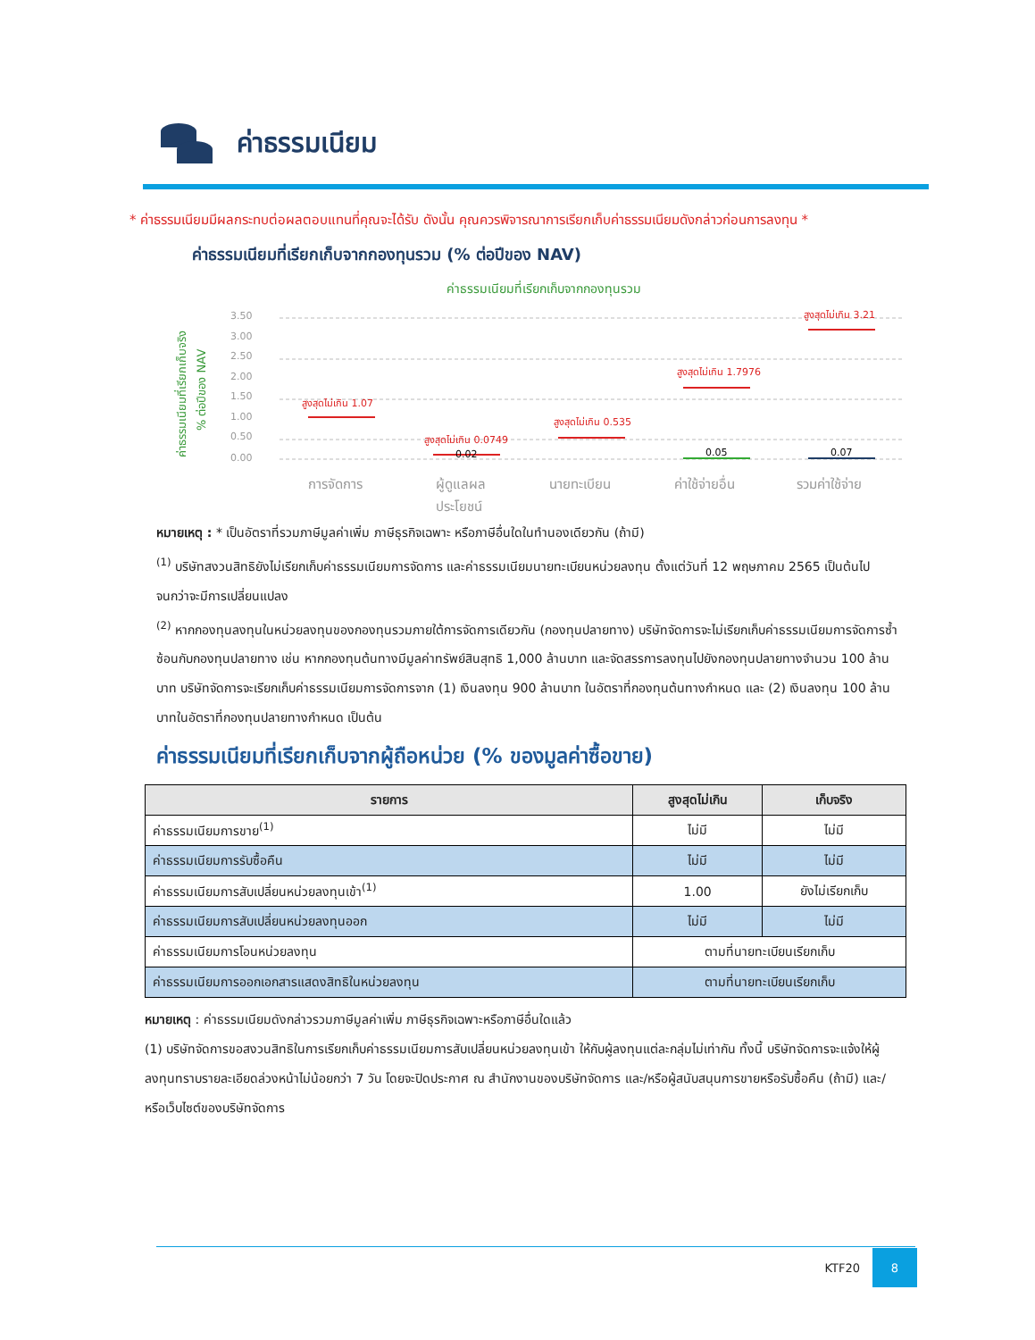ค่าธรรมเนียม
* ค่าธรรมเนียมมีผลกระทบต่อผลตอบแทนที่คุณจะได้รับ ดังนั้น คุณควรพิจารณาการเรียกเก็บค่าธรรมเนียมดังกล่าวก่อนการลงทุน *
ค่าธรรมเนียมที่เรียกเก็บจากกองทุนรวม (% ต่อปีของ NAV)
ค่าธรรมเนียมที่เรียกเก็บจากกองทุนรวม
ค่าธรรมเนียมที่เรียกเก็บจริง
% ต่อปีของ NAV
3.50
3.00
2.50
2.00
1.50
1.00
0.50
0.00
สูงสุดไม่เกิน 1.07
สูงสุดไม่เกิน 0.0749
สูงสุดไม่เกิน 0.535
สูงสุดไม่เกิน 1.7976
สูงสุดไม่เกิน 3.21
0.02
0.05
0.07
การจัดการ
ผู้ดูแลผล
ประโยชน์
นายทะเบียน
ค่าใช้จ่ายอื่น
รวมค่าใช้จ่าย
หมายเหตุ : * เป็นอัตราที่รวมภาษีมูลค่าเพิ่ม ภาษีธุรกิจเฉพาะ หรือภาษีอื่นใดในทำนองเดียวกัน (ถ้ามี)
<sup>(1)</sup> บริษัทสงวนสิทธิยังไม่เรียกเก็บค่าธรรมเนียมการจัดการ และค่าธรรมเนียมนายทะเบียนหน่วยลงทุน ตั้งแต่วันที่ 12 พฤษภาคม 2565 เป็นต้นไป จนกว่าจะมีการเปลี่ยนแปลง
<sup>(2)</sup> หากกองทุนลงทุนในหน่วยลงทุนของกองทุนรวมภายใต้การจัดการเดียวกัน (กองทุนปลายทาง) บริษัทจัดการจะไม่เรียกเก็บค่าธรรมเนียมการจัดการซ้ำซ้อนกับกองทุนปลายทาง เช่น หากกองทุนต้นทางมีมูลค่าทรัพย์สินสุทธิ 1,000 ล้านบาท และจัดสรรการลงทุนไปยังกองทุนปลายทางจำนวน 100 ล้านบาท บริษัทจัดการจะเรียกเก็บค่าธรรมเนียมการจัดการจาก (1) เงินลงทุน 900 ล้านบาท ในอัตราที่กองทุนต้นทางกำหนด และ (2) เงินลงทุน 100 ล้านบาทในอัตราที่กองทุนปลายทางกำหนด เป็นต้น
ค่าธรรมเนียมที่เรียกเก็บจากผู้ถือหน่วย (% ของมูลค่าซื้อขาย)
| รายการ | สูงสุดไม่เกิน | เก็บจริง |
| --- | --- | --- |
| ค่าธรรมเนียมการขาย<sup>(1)</sup> | ไม่มี | ไม่มี |
| ค่าธรรมเนียมการรับซื้อคืน | ไม่มี | ไม่มี |
| ค่าธรรมเนียมการสับเปลี่ยนหน่วยลงทุนเข้า<sup>(1)</sup> | 1.00 | ยังไม่เรียกเก็บ |
| ค่าธรรมเนียมการสับเปลี่ยนหน่วยลงทุนออก | ไม่มี | ไม่มี |
| ค่าธรรมเนียมการโอนหน่วยลงทุน | ตามที่นายทะเบียนเรียกเก็บ | |
| ค่าธรรมเนียมการออกเอกสารแสดงสิทธิในหน่วยลงทุน | ตามที่นายทะเบียนเรียกเก็บ | |
หมายเหตุ : ค่าธรรมเนียมดังกล่าวรวมภาษีมูลค่าเพิ่ม ภาษีธุรกิจเฉพาะหรือภาษีอื่นใดแล้ว
(1) บริษัทจัดการขอสงวนสิทธิในการเรียกเก็บค่าธรรมเนียมการสับเปลี่ยนหน่วยลงทุนเข้า ให้กับผู้ลงทุนแต่ละกลุ่มไม่เท่ากัน ทั้งนี้ บริษัทจัดการจะแจ้งให้ผู้ลงทุนทราบรายละเอียดล่วงหน้าไม่น้อยกว่า 7 วัน โดยจะปิดประกาศ ณ สำนักงานของบริษัทจัดการ และ/หรือผู้สนับสนุนการขายหรือรับซื้อคืน (ถ้ามี) และ/หรือเว็บไซต์ของบริษัทจัดการ
KTF20 8